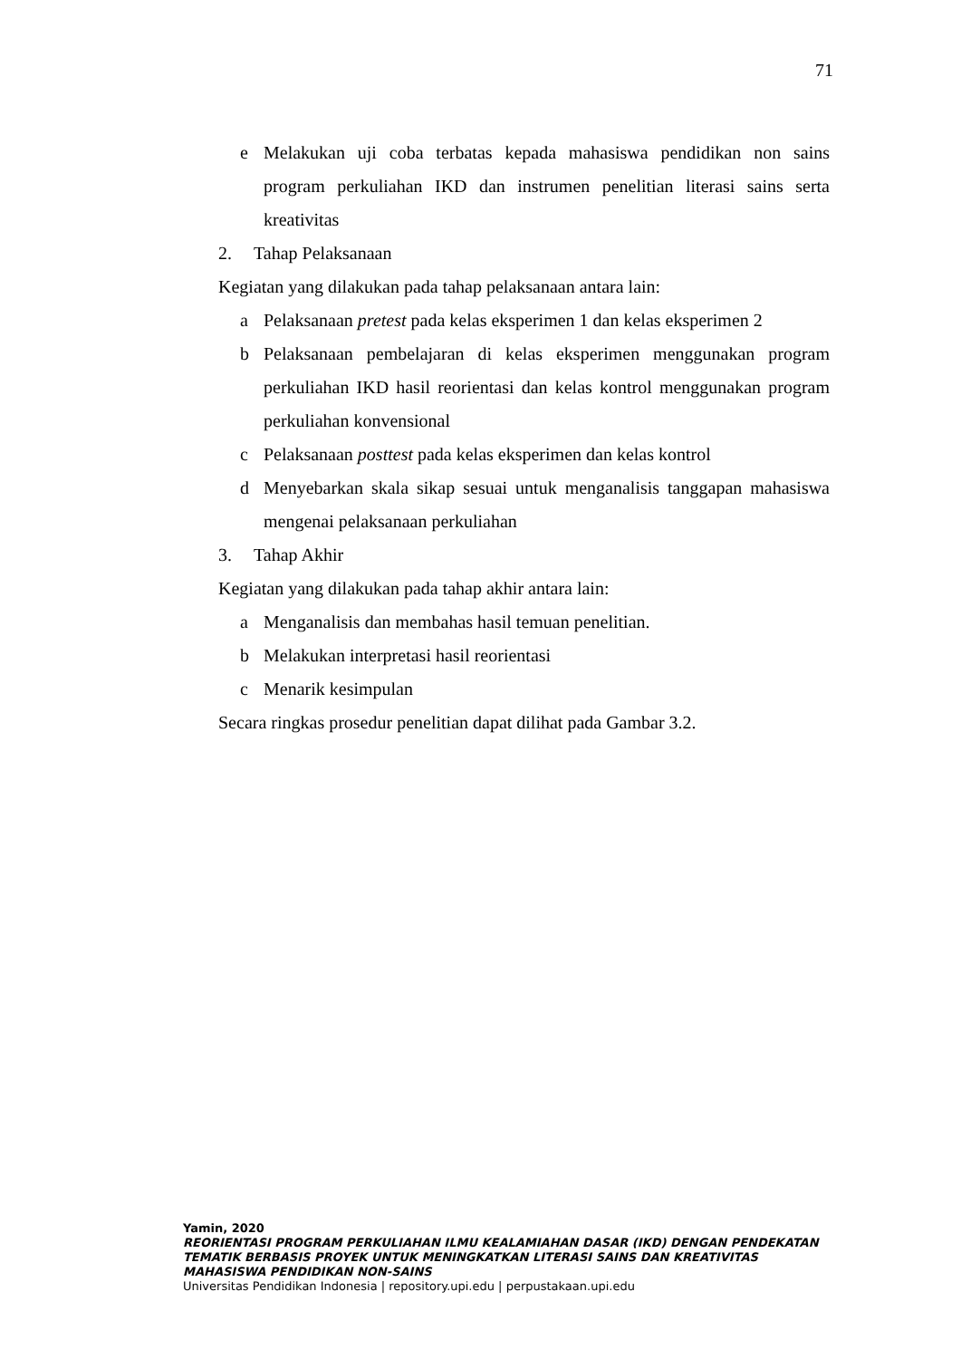71
e Melakukan uji coba terbatas kepada mahasiswa pendidikan non sains program perkuliahan IKD dan instrumen penelitian literasi sains serta kreativitas
2. Tahap Pelaksanaan
Kegiatan yang dilakukan pada tahap pelaksanaan antara lain:
a Pelaksanaan pretest pada kelas eksperimen 1 dan kelas eksperimen 2
b Pelaksanaan pembelajaran di kelas eksperimen menggunakan program perkuliahan IKD hasil reorientasi dan kelas kontrol menggunakan program perkuliahan konvensional
c Pelaksanaan posttest pada kelas eksperimen dan kelas kontrol
d Menyebarkan skala sikap sesuai untuk menganalisis tanggapan mahasiswa mengenai pelaksanaan perkuliahan
3. Tahap Akhir
Kegiatan yang dilakukan pada tahap akhir antara lain:
a Menganalisis dan membahas hasil temuan penelitian.
b Melakukan interpretasi hasil reorientasi
c Menarik kesimpulan
Secara ringkas prosedur penelitian dapat dilihat pada Gambar 3.2.
Yamin, 2020
REORIENTASI PROGRAM PERKULIAHAN ILMU KEALAMIAHAN DASAR (IKD) DENGAN PENDEKATAN TEMATIK BERBASIS PROYEK UNTUK MENINGKATKAN LITERASI SAINS DAN KREATIVITAS MAHASISWA PENDIDIKAN NON-SAINS
Universitas Pendidikan Indonesia | repository.upi.edu | perpustakaan.upi.edu